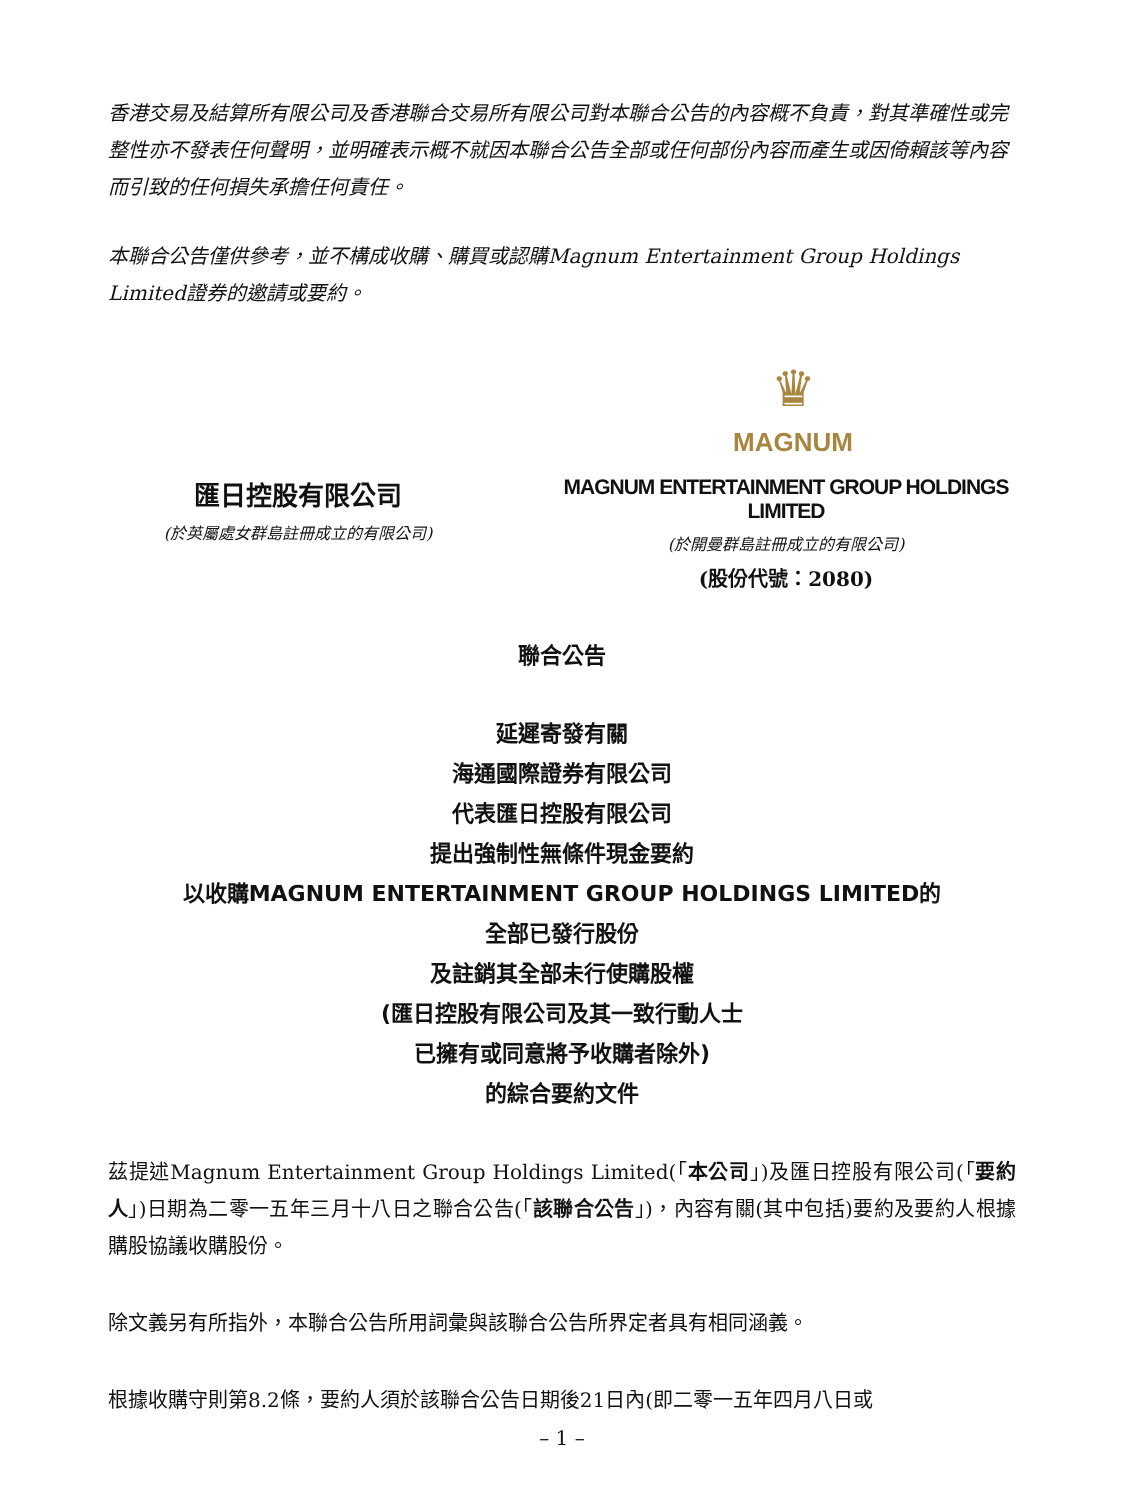香港交易及結算所有限公司及香港聯合交易所有限公司對本聯合公告的內容概不負責，對其準確性或完整性亦不發表任何聲明，並明確表示概不就因本聯合公告全部或任何部份內容而產生或因倚賴該等內容而引致的任何損失承擔任何責任。
本聯合公告僅供參考，並不構成收購、購買或認購Magnum Entertainment Group Holdings Limited證券的邀請或要約。
♛
MAGNUM
匯日控股有限公司
(於英屬處女群島註冊成立的有限公司)
MAGNUM ENTERTAINMENT GROUP HOLDINGS LIMITED
(於開曼群島註冊成立的有限公司)
(股份代號：2080)
聯合公告
延遲寄發有關
海通國際證券有限公司
代表匯日控股有限公司
提出強制性無條件現金要約
以收購MAGNUM ENTERTAINMENT GROUP HOLDINGS LIMITED的
全部已發行股份
及註銷其全部未行使購股權
(匯日控股有限公司及其一致行動人士
已擁有或同意將予收購者除外)
的綜合要約文件
茲提述Magnum Entertainment Group Holdings Limited(「本公司」)及匯日控股有限公司(「要約人」)日期為二零一五年三月十八日之聯合公告(「該聯合公告」)，內容有關(其中包括)要約及要約人根據購股協議收購股份。
除文義另有所指外，本聯合公告所用詞彙與該聯合公告所界定者具有相同涵義。
根據收購守則第8.2條，要約人須於該聯合公告日期後21日內(即二零一五年四月八日或
– 1 –